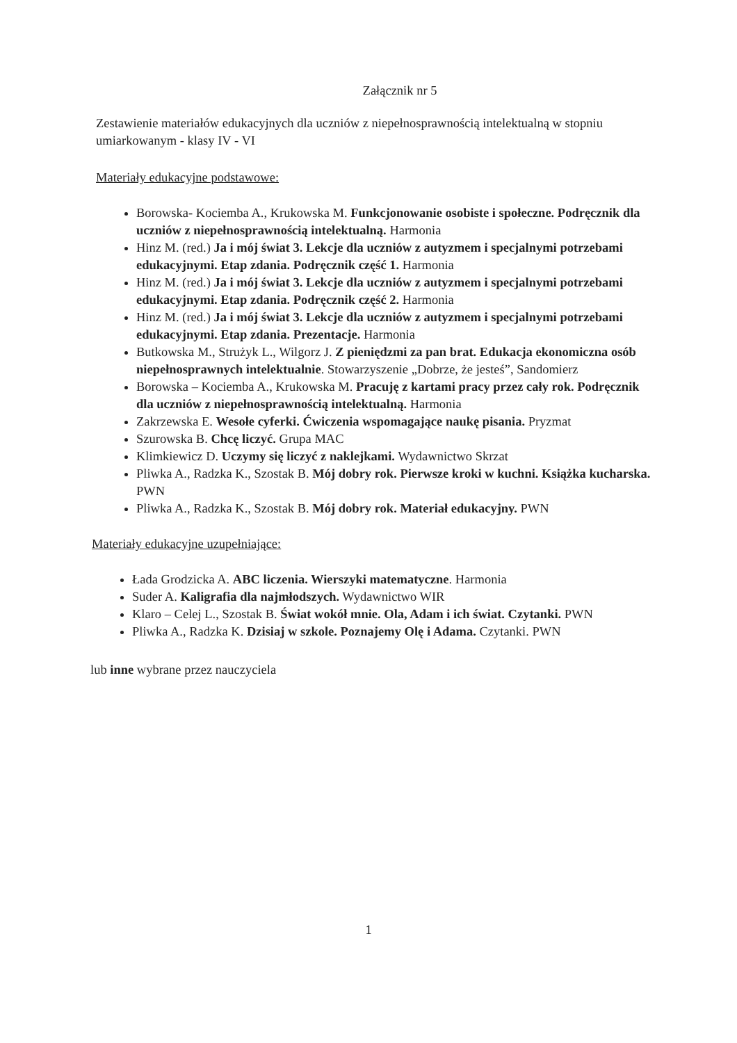Załącznik nr 5
Zestawienie materiałów edukacyjnych dla uczniów z niepełnosprawnością intelektualną w stopniu umiarkowanym - klasy IV - VI
Materiały edukacyjne podstawowe:
Borowska- Kociemba A., Krukowska M. Funkcjonowanie osobiste i społeczne. Podręcznik dla uczniów z niepełnosprawnością intelektualną. Harmonia
Hinz M. (red.) Ja i mój świat 3. Lekcje dla uczniów z autyzmem i specjalnymi potrzebami edukacyjnymi. Etap zdania. Podręcznik część 1. Harmonia
Hinz M. (red.) Ja i mój świat 3. Lekcje dla uczniów z autyzmem i specjalnymi potrzebami edukacyjnymi. Etap zdania. Podręcznik część 2. Harmonia
Hinz M. (red.) Ja i mój świat 3. Lekcje dla uczniów z autyzmem i specjalnymi potrzebami edukacyjnymi. Etap zdania. Prezentacje. Harmonia
Butkowska M., Strużyk L., Wilgorz J. Z pieniędzmi za pan brat. Edukacja ekonomiczna osób niepełnosprawnych intelektualnie. Stowarzyszenie „Dobrze, że jesteś”, Sandomierz
Borowska – Kociemba A., Krukowska M. Pracuję z kartami pracy przez cały rok. Podręcznik dla uczniów z niepełnosprawnością intelektualną. Harmonia
Zakrzewska E. Wesołe cyferki. Ćwiczenia wspomagające naukę pisania. Pryzmat
Szurowska B. Chcę liczyć. Grupa MAC
Klimkiewicz D. Uczymy się liczyć z naklejkami. Wydawnictwo Skrzat
Pliwka A., Radzka K., Szostak B. Mój dobry rok. Pierwsze kroki w kuchni. Książka kucharska. PWN
Pliwka A., Radzka K., Szostak B. Mój dobry rok. Materiał edukacyjny. PWN
Materiały edukacyjne uzupełniające:
Łada Grodzicka A. ABC liczenia. Wierszyki matematyczne. Harmonia
Suder A. Kaligrafia dla najmłodszych. Wydawnictwo WIR
Klaro – Celej L., Szostak B. Świat wokół mnie. Ola, Adam i ich świat. Czytanki. PWN
Pliwka A., Radzka K. Dzisiaj w szkole. Poznajemy Olę i Adama. Czytanki. PWN
lub inne wybrane przez nauczyciela
1